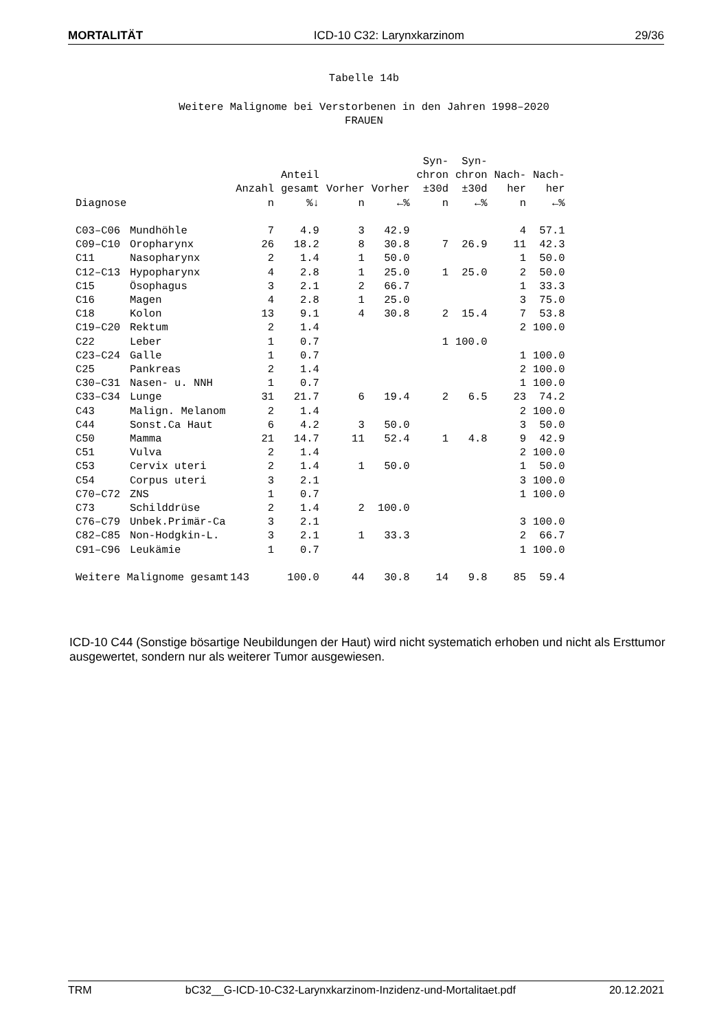MORTALITÄT ICD-10 C32: Larynxkarzinom 29/36
Tabelle 14b
Weitere Malignome bei Verstorbenen in den Jahren 1998–2020
FRAUEN
| Diagnose | | Anzahl n | Anteil gesamt %↓ | Vorher n | Vorher ←% | Syn- chron ±30d n | Syn- chron ±30d ←% | Nach- her n | Nach- her ←% |
| --- | --- | --- | --- | --- | --- | --- | --- | --- | --- |
| C03–C06 | Mundhöhle | 7 | 4.9 | 3 | 42.9 | | | 4 | 57.1 |
| C09–C10 | Oropharynx | 26 | 18.2 | 8 | 30.8 | 7 | 26.9 | 11 | 42.3 |
| C11 | Nasopharynx | 2 | 1.4 | 1 | 50.0 | | | 1 | 50.0 |
| C12–C13 | Hypopharynx | 4 | 2.8 | 1 | 25.0 | 1 | 25.0 | 2 | 50.0 |
| C15 | Ösophagus | 3 | 2.1 | 2 | 66.7 | | | 1 | 33.3 |
| C16 | Magen | 4 | 2.8 | 1 | 25.0 | | | 3 | 75.0 |
| C18 | Kolon | 13 | 9.1 | 4 | 30.8 | 2 | 15.4 | 7 | 53.8 |
| C19–C20 | Rektum | 2 | 1.4 | | | | | 2 | 100.0 |
| C22 | Leber | 1 | 0.7 | | | 1 | 100.0 | | |
| C23–C24 | Galle | 1 | 0.7 | | | | | 1 | 100.0 |
| C25 | Pankreas | 2 | 1.4 | | | | | 2 | 100.0 |
| C30–C31 | Nasen- u. NNH | 1 | 0.7 | | | | | 1 | 100.0 |
| C33–C34 | Lunge | 31 | 21.7 | 6 | 19.4 | 2 | 6.5 | 23 | 74.2 |
| C43 | Malign. Melanom | 2 | 1.4 | | | | | 2 | 100.0 |
| C44 | Sonst.Ca Haut | 6 | 4.2 | 3 | 50.0 | | | 3 | 50.0 |
| C50 | Mamma | 21 | 14.7 | 11 | 52.4 | 1 | 4.8 | 9 | 42.9 |
| C51 | Vulva | 2 | 1.4 | | | | | 2 | 100.0 |
| C53 | Cervix uteri | 2 | 1.4 | 1 | 50.0 | | | 1 | 50.0 |
| C54 | Corpus uteri | 3 | 2.1 | | | | | 3 | 100.0 |
| C70–C72 | ZNS | 1 | 0.7 | | | | | 1 | 100.0 |
| C73 | Schilddrüse | 2 | 1.4 | 2 | 100.0 | | | | |
| C76–C79 | Unbek.Primär-Ca | 3 | 2.1 | | | | | 3 | 100.0 |
| C82–C85 | Non-Hodgkin-L. | 3 | 2.1 | 1 | 33.3 | | | 2 | 66.7 |
| C91–C96 | Leukämie | 1 | 0.7 | | | | | 1 | 100.0 |
| Weitere Malignome gesamt | | 143 | 100.0 | 44 | 30.8 | 14 | 9.8 | 85 | 59.4 |
ICD-10 C44 (Sonstige bösartige Neubildungen der Haut) wird nicht systematich erhoben und nicht als Ersttumor ausgewertet, sondern nur als weiterer Tumor ausgewiesen.
TRM bC32__G-ICD-10-C32-Larynxkarzinom-Inzidenz-und-Mortalitaet.pdf 20.12.2021